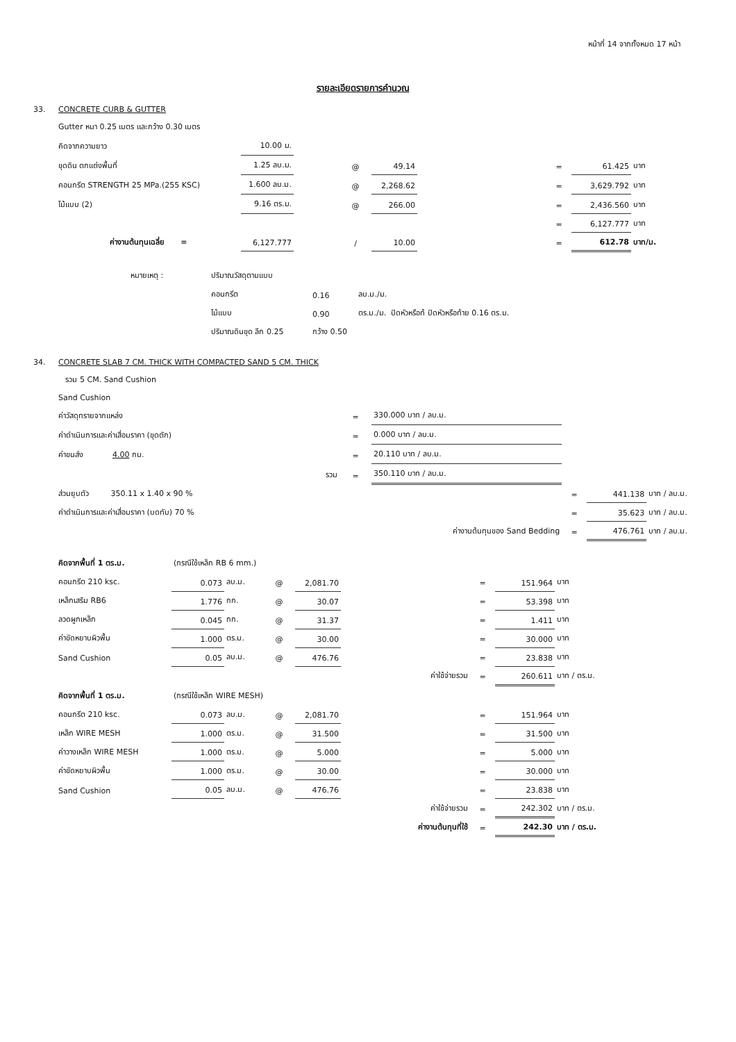หน้าที่ 14 จากทั้งหมด 17 หน้า
รายละเอียดรายการคำนวณ
| 33. | CONCRETE CURB & GUTTER | | | | | | | | |
| | Gutter หนา 0.25 เมตร และกว้าง 0.30 เมตร | | | | | | | | |
| | คิดจากความยาว | 10.00 ม. | | | | | | | |
| | ขุดดิน ตกแต่งพื้นที่ | 1.25 ลบ.ม. | | @ | 49.14 | | = | 61.425 | บาท |
| | คอนกรีต STRENGTH 25 MPa.(255 KSC) | 1.600 ลบ.ม. | | @ | 2,268.62 | | = | 3,629.792 | บาท |
| | ไม้แบบ (2) | 9.16 ตร.ม. | | @ | 266.00 | | = | 2,436.560 | บาท |
| | | | | | | | = | 6,127.777 | บาท |
| | ค่างานต้นทุนเฉลี่ย = | 6,127.777 | | / | 10.00 | | = | 612.78 | บาท/ม. |
| หมายเหตุ : | ปริมาณวัสดุตามแบบ | | | |
| | คอนกรีต | 0.16 | ลบ.ม./ม. | |
| | ไม้แบบ | 0.90 | ตร.ม./ม. | ปิดหัวหรือท้ ปิดหัวหรือท้าย 0.16 ตร.ม. |
| | ปริมาณดินขุด ลึก 0.25 | กว้าง 0.50 | | |
| 34. | CONCRETE SLAB 7 CM. THICK WITH COMPACTED SAND 5 CM. THICK | | | | | | | |
| | รวม 5 CM. Sand Cushion | | | | | | | |
| | Sand Cushion | | | | | | | |
| | ค่าวัสดุทรายจากแหล่ง | | | = | 330.000 บาท / ลบ.ม. | | | |
| | ค่าดำเนินการและค่าเสื่อมราคา (ขุดตัก) | | | = | 0.000 บาท / ลบ.ม. | | | |
| | ค่าขนส่ง 4.00 กม. | | | = | 20.110 บาท / ลบ.ม. | | | |
| | | | รวม | = | 350.110 บาท / ลบ.ม. | | | |
| | ส่วนยุบตัว 350.11 x 1.40 x 90 % | | | | | = | 441.138 | บาท / ลบ.ม. |
| | ค่าดำเนินการและค่าเสื่อมราคา (บดทับ) 70 % | | | | | = | 35.623 | บาท / ลบ.ม. |
| | | | | | ค่างานต้นทุนของ Sand Bedding | = | 476.761 | บาท / ลบ.ม. |
| | คิดจากพื้นที่ 1 ตร.ม. | (กรณีใช้เหล็ก RB 6 mm.) | | | | | | | | |
| | คอนกรีต 210 ksc. | | 0.073 | ลบ.ม. | @ | 2,081.70 | | = | 151.964 | บาท |
| | เหล็กเสริม RB6 | | 1.776 | กก. | @ | 30.07 | | = | 53.398 | บาท |
| | ลวดผูกเหล็ก | | 0.045 | กก. | @ | 31.37 | | = | 1.411 | บาท |
| | ค่าขัดหยาบผิวพื้น | | 1.000 | ตร.ม. | @ | 30.00 | | = | 30.000 | บาท |
| | Sand Cushion | | 0.05 | ลบ.ม. | @ | 476.76 | | = | 23.838 | บาท |
| | | | | | | | ค่าใช้จ่ายรวม | = | 260.611 | บาท / ตร.ม. |
| | คิดจากพื้นที่ 1 ตร.ม. | (กรณีใช้เหล็ก WIRE MESH) | | | | | | | | |
| | คอนกรีต 210 ksc. | | 0.073 | ลบ.ม. | @ | 2,081.70 | | = | 151.964 | บาท |
| | เหล็ก WIRE MESH | | 1.000 | ตร.ม. | @ | 31.500 | | = | 31.500 | บาท |
| | ค่าวางเหล็ก WIRE MESH | | 1.000 | ตร.ม. | @ | 5.000 | | = | 5.000 | บาท |
| | ค่าขัดหยาบผิวพื้น | | 1.000 | ตร.ม. | @ | 30.00 | | = | 30.000 | บาท |
| | Sand Cushion | | 0.05 | ลบ.ม. | @ | 476.76 | | = | 23.838 | บาท |
| | | | | | | | ค่าใช้จ่ายรวม | = | 242.302 | บาท / ตร.ม. |
| | | | | | | | ค่างานต้นทุนที่ใช้ | = | 242.30 | บาท / ตร.ม. |